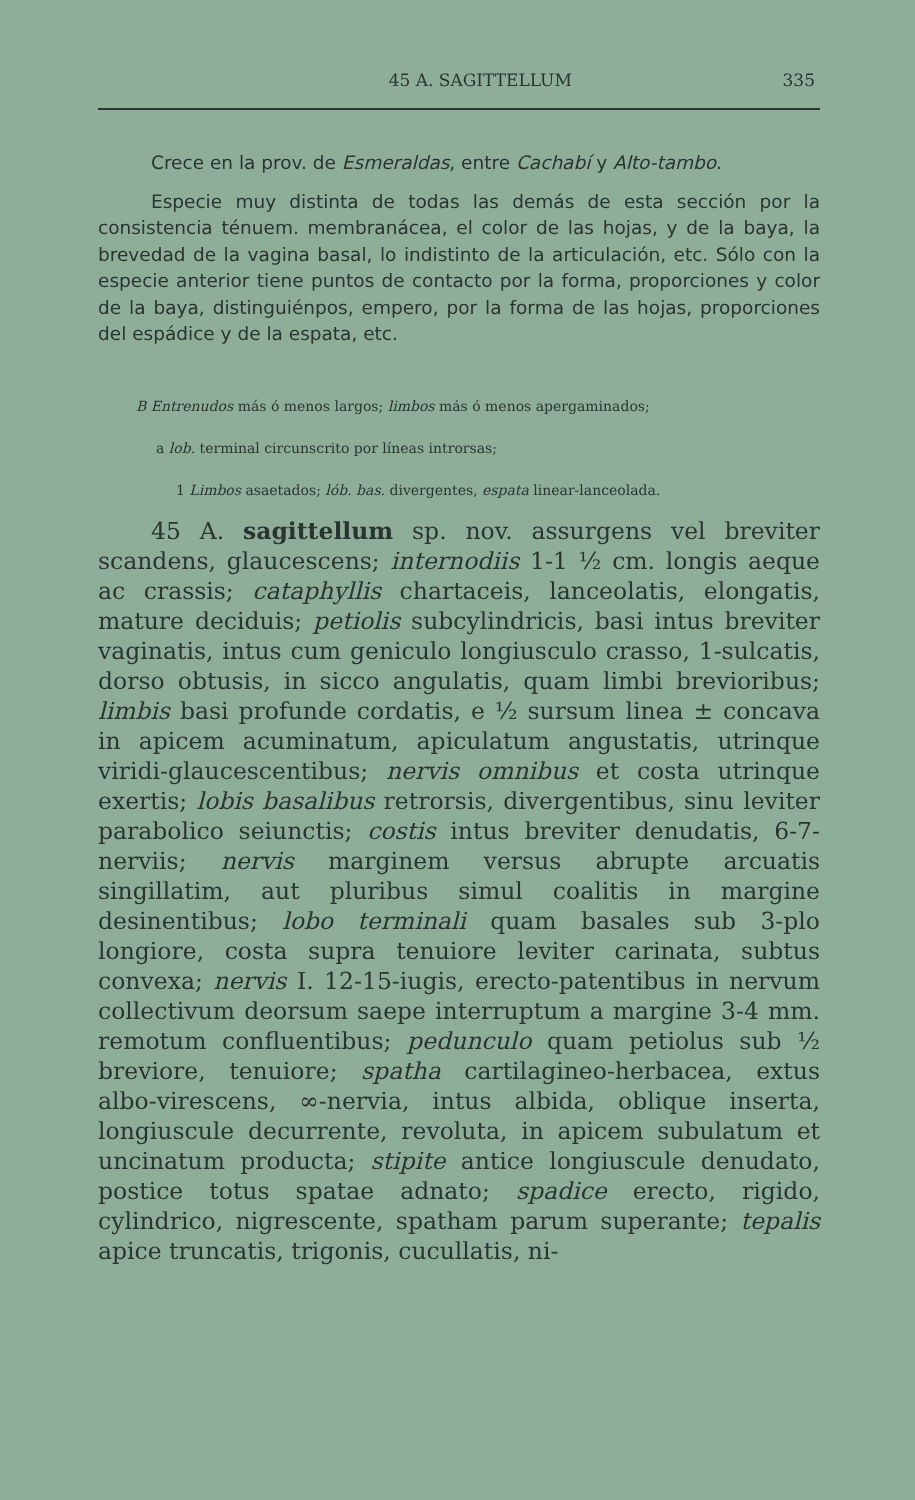45 A. SAGITTELLUM 335
Crece en la prov. de Esmeraldas, entre Cachabí y Alto-tambo.
Especie muy distinta de todas las demás de esta sección por la consistencia ténuem. membranácea, el color de las hojas, y de la baya, la brevedad de la vagina basal, lo indistinto de la articulación, etc. Sólo con la especie anterior tiene puntos de contacto por la forma, proporciones y color de la baya, distinguiénpos, empero, por la forma de las hojas, proporciones del espádice y de la espata, etc.
B Entrenudos más ó menos largos; limbos más ó menos apergaminados;
a lob. terminal circunscrito por líneas introrsas;
1 Limbos asaetados; lób. bas. divergentes, espata linear-lanceolada.
45 A. sagittellum sp. nov. assurgens vel breviter scandens, glaucescens; internodiis 1-1 ½ cm. longis aeque ac crassis; cataphyllis chartaceis, lanceolatis, elongatis, mature deciduis; petiolis subcylindricis, basi intus breviter vaginatis, intus cum geniculo longiusculo crasso, 1-sulcatis, dorso obtusis, in sicco angulatis, quam limbi brevioribus; limbis basi profunde cordatis, e ½ sursum linea ± concava in apicem acuminatum, apiculatum angustatis, utrinque viridi-glaucescentibus; nervis omnibus et costa utrinque exertis; lobis basalibus retrorsis, divergentibus, sinu leviter parabolico seiunctis; costis intus breviter denudatis, 6-7-nerviis; nervis marginem versus abrupte arcuatis singillatim, aut pluribus simul coalitis in margine desinentibus; lobo terminali quam basales sub 3-plo longiore, costa supra tenuiore leviter carinata, subtus convexa; nervis I. 12-15-iugis, erecto-patentibus in nervum collectivum deorsum saepe interruptum a margine 3-4 mm. remotum confluentibus; pedunculo quam petiolus sub ½ breviore, tenuiore; spatha cartilagineo-herbacea, extus albo-virescens, ∞-nervia, intus albida, oblique inserta, longiuscule decurrente, revoluta, in apicem subulatum et uncinatum producta; stipite antice longiuscule denudato, postice totus spatae adnato; spadice erecto, rigido, cylindrico, nigrescente, spatham parum superante; tepalis apice truncatis, trigonis, cucullatis, ni-